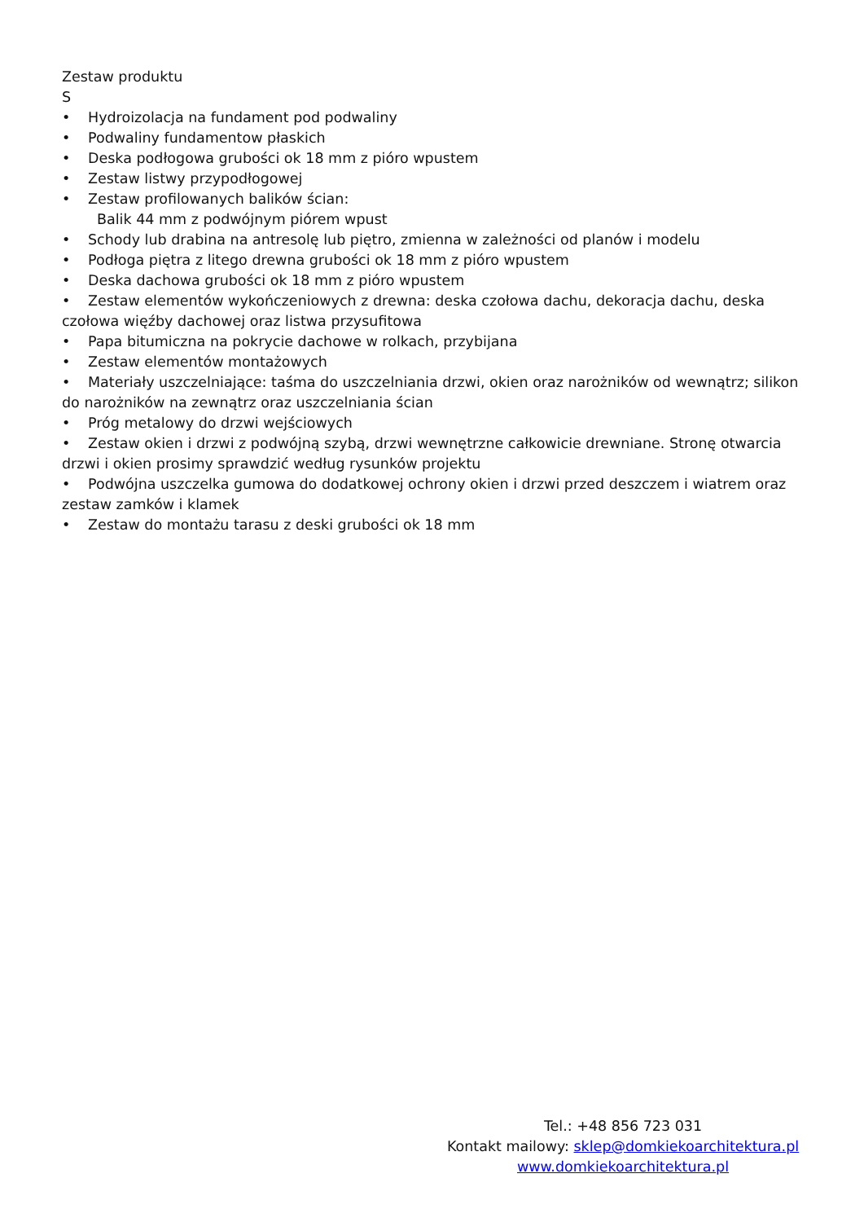Zestaw produktu
S
• Hydroizolacja na fundament pod podwaliny
• Podwaliny fundamentow płaskich
• Deska podłogowa grubości ok 18 mm z pióro wpustem
• Zestaw listwy przypodłogowej
• Zestaw profilowanych balików ścian:
Balik 44 mm z podwójnym piórem wpust
• Schody lub drabina na antresolę lub piętro, zmienna w zależności od planów i modelu
• Podłoga piętra z litego drewna grubości ok 18 mm z pióro wpustem
• Deska dachowa grubości ok 18 mm z pióro wpustem
• Zestaw elementów wykończeniowych z drewna: deska czołowa dachu, dekoracja dachu, deska czołowa więźby dachowej oraz listwa przysufitowa
• Papa bitumiczna na pokrycie dachowe w rolkach, przybijana
• Zestaw elementów montażowych
• Materiały uszczelniające: taśma do uszczelniania drzwi, okien oraz narożników od wewnątrz; silikon do narożników na zewnątrz oraz uszczelniania ścian
• Próg metalowy do drzwi wejściowych
• Zestaw okien i drzwi z podwójną szybą, drzwi wewnętrzne całkowicie drewniane. Stronę otwarcia drzwi i okien prosimy sprawdzić według rysunków projektu
• Podwójna uszczelka gumowa do dodatkowej ochrony okien i drzwi przed deszczem i wiatrem oraz zestaw zamków i klamek
• Zestaw do montażu tarasu z deski grubości ok 18 mm
Tel.: +48 856 723 031
Kontakt mailowy: sklep@domkiekoarchitektura.pl
www.domkiekoarchitektura.pl